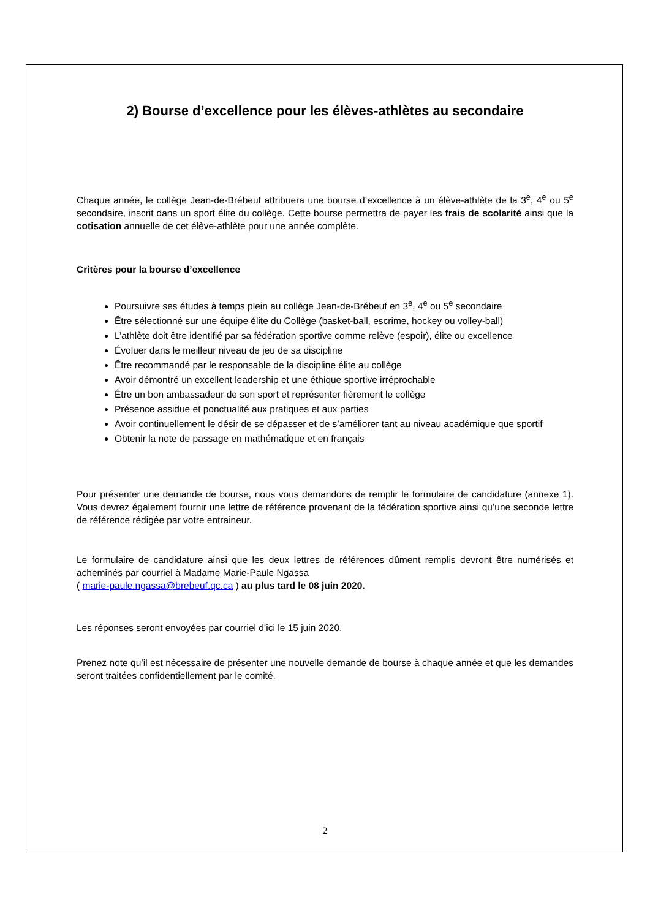2) Bourse d’excellence pour les élèves-athlètes au secondaire
Chaque année, le collège Jean-de-Brébeuf attribuera une bourse d’excellence à un élève-athlète de la 3<sup>e</sup>, 4<sup>e</sup> ou 5<sup>e</sup> secondaire, inscrit dans un sport élite du collège. Cette bourse permettra de payer les frais de scolarité ainsi que la cotisation annuelle de cet élève-athlète pour une année complète.
Critères pour la bourse d’excellence
Poursuivre ses études à temps plein au collège Jean-de-Brébeuf en 3<sup>e</sup>, 4<sup>e</sup> ou 5<sup>e</sup> secondaire
Être sélectionné sur une équipe élite du Collège (basket-ball, escrime, hockey ou volley-ball)
L’athlète doit être identifié par sa fédération sportive comme relève (espoir), élite ou excellence
Évoluer dans le meilleur niveau de jeu de sa discipline
Être recommandé par le responsable de la discipline élite au collège
Avoir démontré un excellent leadership et une éthique sportive irréprochable
Être un bon ambassadeur de son sport et représenter fièrement le collège
Présence assidue et ponctualité aux pratiques et aux parties
Avoir continuellement le désir de se dépasser et de s’améliorer tant au niveau académique que sportif
Obtenir la note de passage en mathématique et en français
Pour présenter une demande de bourse, nous vous demandons de remplir le formulaire de candidature (annexe 1). Vous devrez également fournir une lettre de référence provenant de la fédération sportive ainsi qu’une seconde lettre de référence rédigée par votre entraineur.
Le formulaire de candidature ainsi que les deux lettres de références dûment remplis devront être numérisés et acheminés par courriel à Madame Marie-Paule Ngassa
( marie-paule.ngassa@brebeuf.qc.ca ) au plus tard le 08 juin 2020.
Les réponses seront envoyées par courriel d’ici le 15 juin 2020.
Prenez note qu’il est nécessaire de présenter une nouvelle demande de bourse à chaque année et que les demandes seront traitées confidentiellement par le comité.
2